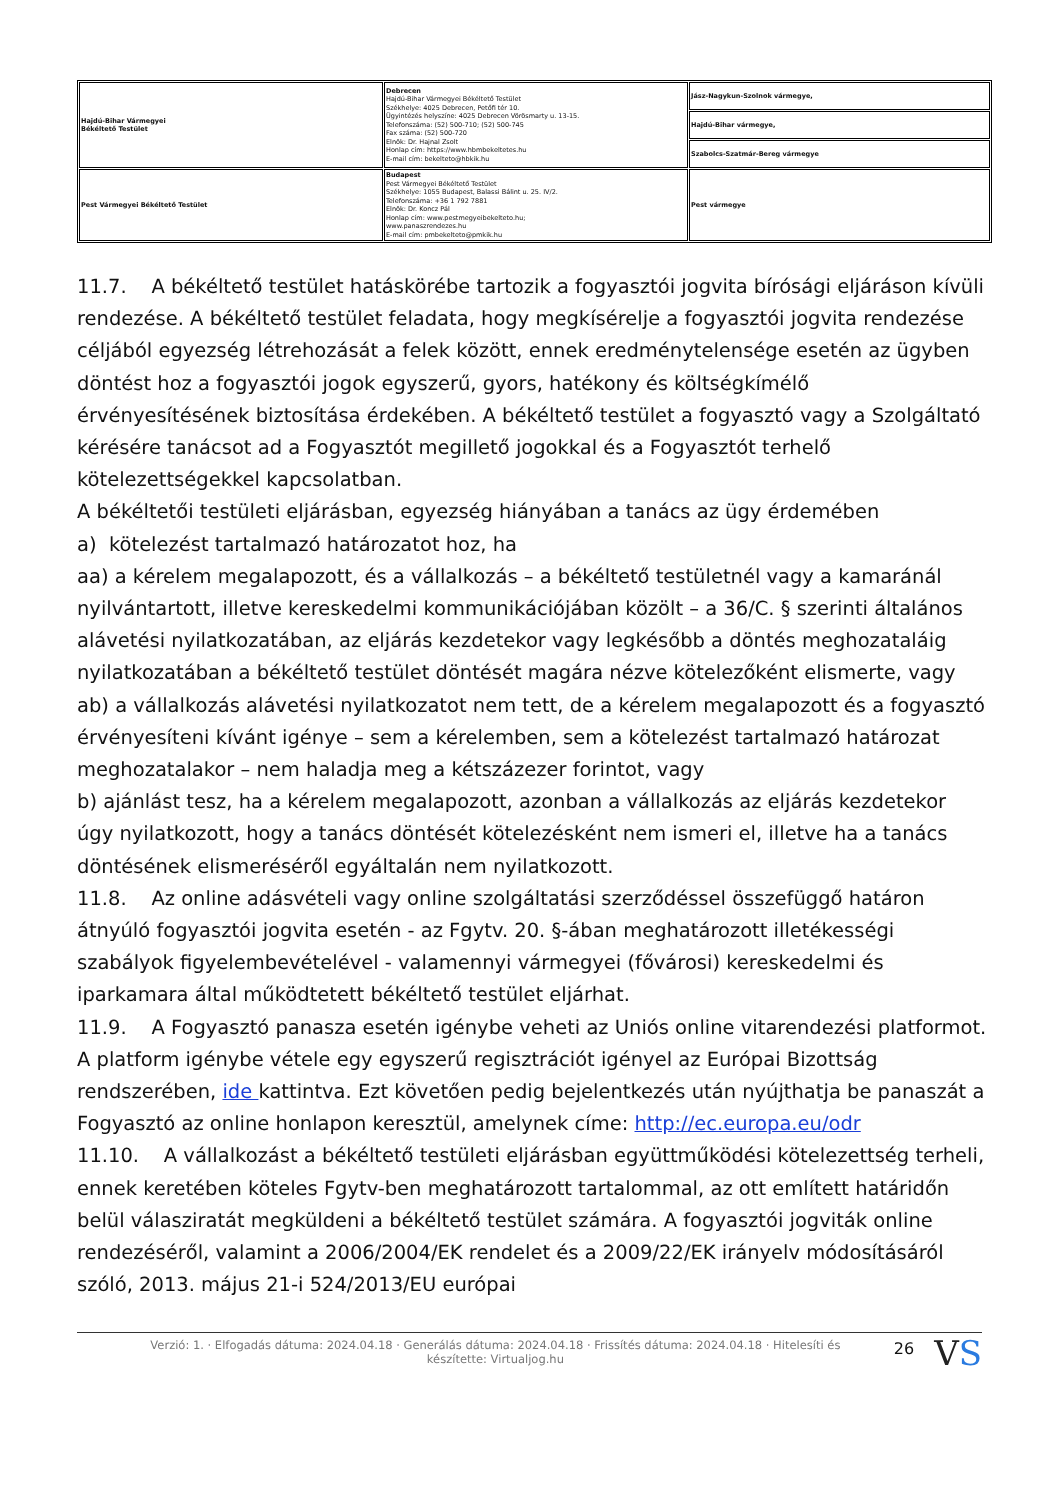| Hajdú-Bihar Vármegyei Békéltető Testület | Debrecen Hajdú-Bihar Vármegyei Békéltető Testület Székhelye: 4025 Debrecen, Petőfi tér 10. Ügyintézés helyszíne: 4025 Debrecen Vörösmarty u. 13-15. Telefonszáma: (52) 500-710; (52) 500-745 Fax száma: (52) 500-720 Elnök: Dr. Hajnal Zsolt Honlap cím: https://www.hbmbekeltetes.hu E-mail cím: bekelteto@hbkik.hu | Jász-Nagykun-Szolnok vármegye, |
| | | Hajdú-Bihar vármegye, |
| | | Szabolcs-Szatmár-Bereg vármegye |
| Pest Vármegyei Békéltető Testület | Budapest Pest Vármegyei Békéltető Testület Székhelye: 1055 Budapest, Balassi Bálint u. 25. IV/2. Telefonszáma: +36 1 792 7881 Elnök: Dr. Koncz Pál Honlap cím: www.pestmegyeibekelteto.hu; www.panaszrendezes.hu E-mail cím: pmbekelteto@pmkik.hu | Pest vármegye |
11.7. A békéltető testület hatáskörébe tartozik a fogyasztói jogvita bírósági eljáráson kívüli rendezése. A békéltető testület feladata, hogy megkísérelje a fogyasztói jogvita rendezése céljából egyezség létrehozását a felek között, ennek eredménytelensége esetén az ügyben döntést hoz a fogyasztói jogok egyszerű, gyors, hatékony és költségkímélő érvényesítésének biztosítása érdekében. A békéltető testület a fogyasztó vagy a Szolgáltató kérésére tanácsot ad a Fogyasztót megillető jogokkal és a Fogyasztót terhelő kötelezettségekkel kapcsolatban.
A békéltetői testületi eljárásban, egyezség hiányában a tanács az ügy érdemében
a) kötelezést tartalmazó határozatot hoz, ha
aa) a kérelem megalapozott, és a vállalkozás – a békéltető testületnél vagy a kamaránál nyilvántartott, illetve kereskedelmi kommunikációjában közölt – a 36/C. § szerinti általános alávetési nyilatkozatában, az eljárás kezdetekor vagy legkésőbb a döntés meghozataláig nyilatkozatában a békéltető testület döntését magára nézve kötelezőként elismerte, vagy
ab) a vállalkozás alávetési nyilatkozatot nem tett, de a kérelem megalapozott és a fogyasztó érvényesíteni kívánt igénye – sem a kérelemben, sem a kötelezést tartalmazó határozat meghozatalakor – nem haladja meg a kétszázezer forintot, vagy
b) ajánlást tesz, ha a kérelem megalapozott, azonban a vállalkozás az eljárás kezdetekor úgy nyilatkozott, hogy a tanács döntését kötelezésként nem ismeri el, illetve ha a tanács döntésének elismeréséről egyáltalán nem nyilatkozott.
11.8. Az online adásvételi vagy online szolgáltatási szerződéssel összefüggő határon átnyúló fogyasztói jogvita esetén - az Fgytv. 20. §-ában meghatározott illetékességi szabályok figyelembevételével - valamennyi vármegyei (fővárosi) kereskedelmi és iparkamara által működtetett békéltető testület eljárhat.
11.9. A Fogyasztó panasza esetén igénybe veheti az Uniós online vitarendezési platformot. A platform igénybe vétele egy egyszerű regisztrációt igényel az Európai Bizottság rendszerében, ide kattintva. Ezt követően pedig bejelentkezés után nyújthatja be panaszát a Fogyasztó az online honlapon keresztül, amelynek címe: http://ec.europa.eu/odr
11.10. A vállalkozást a békéltető testületi eljárásban együttműködési kötelezettség terheli, ennek keretében köteles Fgytv-ben meghatározott tartalommal, az ott említett határidőn belül válasziratát megküldeni a békéltető testület számára. A fogyasztói jogviták online rendezéséről, valamint a 2006/2004/EK rendelet és a 2009/22/EK irányelv módosításáról szóló, 2013. május 21-i 524/2013/EU európai
Verzió: 1. · Elfogadás dátuma: 2024.04.18 · Generálás dátuma: 2024.04.18 · Frissítés dátuma: 2024.04.18 · Hitelesíti és készítette: Virtualjog.hu
26
VS